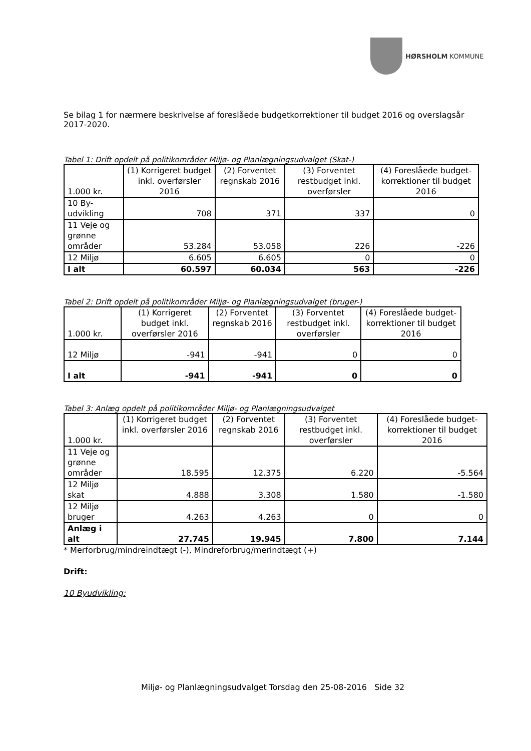HØRSHOLM KOMMUNE
Se bilag 1 for nærmere beskrivelse af foreslåede budgetkorrektioner til budget 2016 og overslagsår 2017-2020.
Tabel 1: Drift opdelt på politikområder Miljø- og Planlægningsudvalget (Skat-)
| 1.000 kr. | (1) Korrigeret budget inkl. overførsler 2016 | (2) Forventet regnskab 2016 | (3) Forventet restbudget inkl. overførsler | (4) Foreslåede budget-korrektioner til budget 2016 |
| 10 By-udvikling | 708 | 371 | 337 | 0 |
| 11 Veje og grønne områder | 53.284 | 53.058 | 226 | -226 |
| 12 Miljø | 6.605 | 6.605 | 0 | 0 |
| I alt | 60.597 | 60.034 | 563 | -226 |
Tabel 2: Drift opdelt på politikområder Miljø- og Planlægningsudvalget (bruger-)
| 1.000 kr. | (1) Korrigeret budget inkl. overførsler 2016 | (2) Forventet regnskab 2016 | (3) Forventet restbudget inkl. overførsler | (4) Foreslåede budget-korrektioner til budget 2016 |
| 12 Miljø | -941 | -941 | 0 | 0 |
| I alt | -941 | -941 | 0 | 0 |
Tabel 3: Anlæg opdelt på politikområder Miljø- og Planlægningsudvalget
| 1.000 kr. | (1) Korrigeret budget inkl. overførsler 2016 | (2) Forventet regnskab 2016 | (3) Forventet restbudget inkl. overførsler | (4) Foreslåede budget-korrektioner til budget 2016 |
| 11 Veje og grønne områder | 18.595 | 12.375 | 6.220 | -5.564 |
| 12 Miljø skat | 4.888 | 3.308 | 1.580 | -1.580 |
| 12 Miljø bruger | 4.263 | 4.263 | 0 | 0 |
| Anlæg i alt | 27.745 | 19.945 | 7.800 | 7.144 |
* Merforbrug/mindreindtægt (-), Mindreforbrug/merindtægt (+)
Drift:
10 Byudvikling:
Miljø- og Planlægningsudvalget Torsdag den 25-08-2016 Side 32